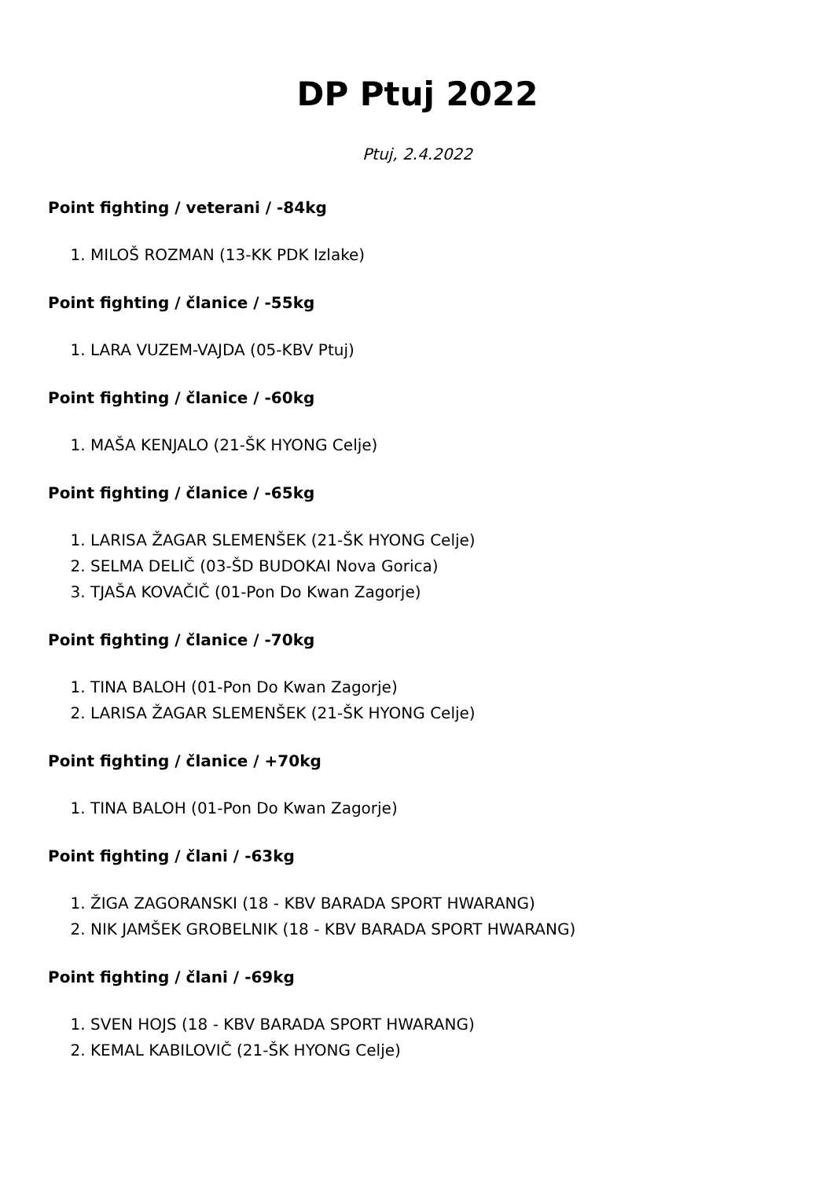DP Ptuj 2022
Ptuj, 2.4.2022
Point fighting / veterani / -84kg
1. MILOŠ ROZMAN (13-KK PDK Izlake)
Point fighting / članice / -55kg
1. LARA VUZEM-VAJDA (05-KBV Ptuj)
Point fighting / članice / -60kg
1. MAŠA KENJALO (21-ŠK HYONG Celje)
Point fighting / članice / -65kg
1. LARISA ŽAGAR SLEMENŠEK (21-ŠK HYONG Celje)
2. SELMA DELIČ (03-ŠD BUDOKAI Nova Gorica)
3. TJAŠA KOVAČIČ (01-Pon Do Kwan Zagorje)
Point fighting / članice / -70kg
1. TINA BALOH (01-Pon Do Kwan Zagorje)
2. LARISA ŽAGAR SLEMENŠEK (21-ŠK HYONG Celje)
Point fighting / članice / +70kg
1. TINA BALOH (01-Pon Do Kwan Zagorje)
Point fighting / člani / -63kg
1. ŽIGA ZAGORANSKI (18 - KBV BARADA SPORT HWARANG)
2. NIK JAMŠEK GROBELNIK (18 - KBV BARADA SPORT HWARANG)
Point fighting / člani / -69kg
1. SVEN HOJS (18 - KBV BARADA SPORT HWARANG)
2. KEMAL KABILOVIČ (21-ŠK HYONG Celje)